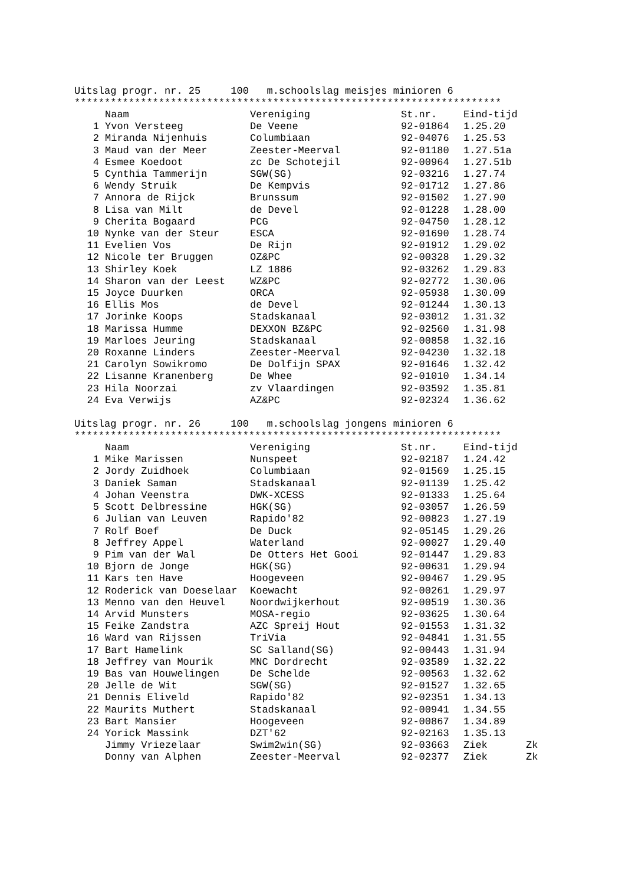Uitslag progr. nr. 25 100 m.schoolslag meisjes minioren 6
***********************************************************************
| | Naam | Vereniging | St.nr. | Eind-tijd |
| --- | --- | --- | --- | --- |
| 1 | Yvon Versteeg | De Veene | 92-01864 | 1.25.20 |
| 2 | Miranda Nijenhuis | Columbiaan | 92-04076 | 1.25.53 |
| 3 | Maud van der Meer | Zeester-Meerval | 92-01180 | 1.27.51a |
| 4 | Esmee Koedoot | zc De Schotejil | 92-00964 | 1.27.51b |
| 5 | Cynthia Tammerijn | SGW(SG) | 92-03216 | 1.27.74 |
| 6 | Wendy Struik | De Kempvis | 92-01712 | 1.27.86 |
| 7 | Annora de Rijck | Brunssum | 92-01502 | 1.27.90 |
| 8 | Lisa van Milt | de Devel | 92-01228 | 1.28.00 |
| 9 | Cherita Bogaard | PCG | 92-04750 | 1.28.12 |
| 10 | Nynke van der Steur | ESCA | 92-01690 | 1.28.74 |
| 11 | Evelien Vos | De Rijn | 92-01912 | 1.29.02 |
| 12 | Nicole ter Bruggen | OZ&PC | 92-00328 | 1.29.32 |
| 13 | Shirley Koek | LZ 1886 | 92-03262 | 1.29.83 |
| 14 | Sharon van der Leest | WZ&PC | 92-02772 | 1.30.06 |
| 15 | Joyce Duurken | ORCA | 92-05938 | 1.30.09 |
| 16 | Ellis Mos | de Devel | 92-01244 | 1.30.13 |
| 17 | Jorinke Koops | Stadskanaal | 92-03012 | 1.31.32 |
| 18 | Marissa Humme | DEXXON BZ&PC | 92-02560 | 1.31.98 |
| 19 | Marloes Jeuring | Stadskanaal | 92-00858 | 1.32.16 |
| 20 | Roxanne Linders | Zeester-Meerval | 92-04230 | 1.32.18 |
| 21 | Carolyn Sowikromo | De Dolfijn SPAX | 92-01646 | 1.32.42 |
| 22 | Lisanne Kranenberg | De Whee | 92-01010 | 1.34.14 |
| 23 | Hila Noorzai | zv Vlaardingen | 92-03592 | 1.35.81 |
| 24 | Eva Verwijs | AZ&PC | 92-02324 | 1.36.62 |
Uitslag progr. nr. 26 100 m.schoolslag jongens minioren 6
***********************************************************************
| | Naam | Vereniging | St.nr. | Eind-tijd | |
| --- | --- | --- | --- | --- | --- |
| 1 | Mike Marissen | Nunspeet | 92-02187 | 1.24.42 | |
| 2 | Jordy Zuidhoek | Columbiaan | 92-01569 | 1.25.15 | |
| 3 | Daniek Saman | Stadskanaal | 92-01139 | 1.25.42 | |
| 4 | Johan Veenstra | DWK-XCESS | 92-01333 | 1.25.64 | |
| 5 | Scott Delbressine | HGK(SG) | 92-03057 | 1.26.59 | |
| 6 | Julian van Leuven | Rapido'82 | 92-00823 | 1.27.19 | |
| 7 | Rolf Boef | De Duck | 92-05145 | 1.29.26 | |
| 8 | Jeffrey Appel | Waterland | 92-00027 | 1.29.40 | |
| 9 | Pim van der Wal | De Otters Het Gooi | 92-01447 | 1.29.83 | |
| 10 | Bjorn de Jonge | HGK(SG) | 92-00631 | 1.29.94 | |
| 11 | Kars ten Have | Hoogeveen | 92-00467 | 1.29.95 | |
| 12 | Roderick van Doeselaar | Koewacht | 92-00261 | 1.29.97 | |
| 13 | Menno van den Heuvel | Noordwijkerhout | 92-00519 | 1.30.36 | |
| 14 | Arvid Munsters | MOSA-regio | 92-03625 | 1.30.64 | |
| 15 | Feike Zandstra | AZC Spreij Hout | 92-01553 | 1.31.32 | |
| 16 | Ward van Rijssen | TriVia | 92-04841 | 1.31.55 | |
| 17 | Bart Hamelink | SC Salland(SG) | 92-00443 | 1.31.94 | |
| 18 | Jeffrey van Mourik | MNC Dordrecht | 92-03589 | 1.32.22 | |
| 19 | Bas van Houwelingen | De Schelde | 92-00563 | 1.32.62 | |
| 20 | Jelle de Wit | SGW(SG) | 92-01527 | 1.32.65 | |
| 21 | Dennis Eliveld | Rapido'82 | 92-02351 | 1.34.13 | |
| 22 | Maurits Muthert | Stadskanaal | 92-00941 | 1.34.55 | |
| 23 | Bart Mansier | Hoogeveen | 92-00867 | 1.34.89 | |
| 24 | Yorick Massink | DZT'62 | 92-02163 | 1.35.13 | |
| | Jimmy Vriezelaar | Swim2win(SG) | 92-03663 | Ziek | Zk |
| | Donny van Alphen | Zeester-Meerval | 92-02377 | Ziek | Zk |